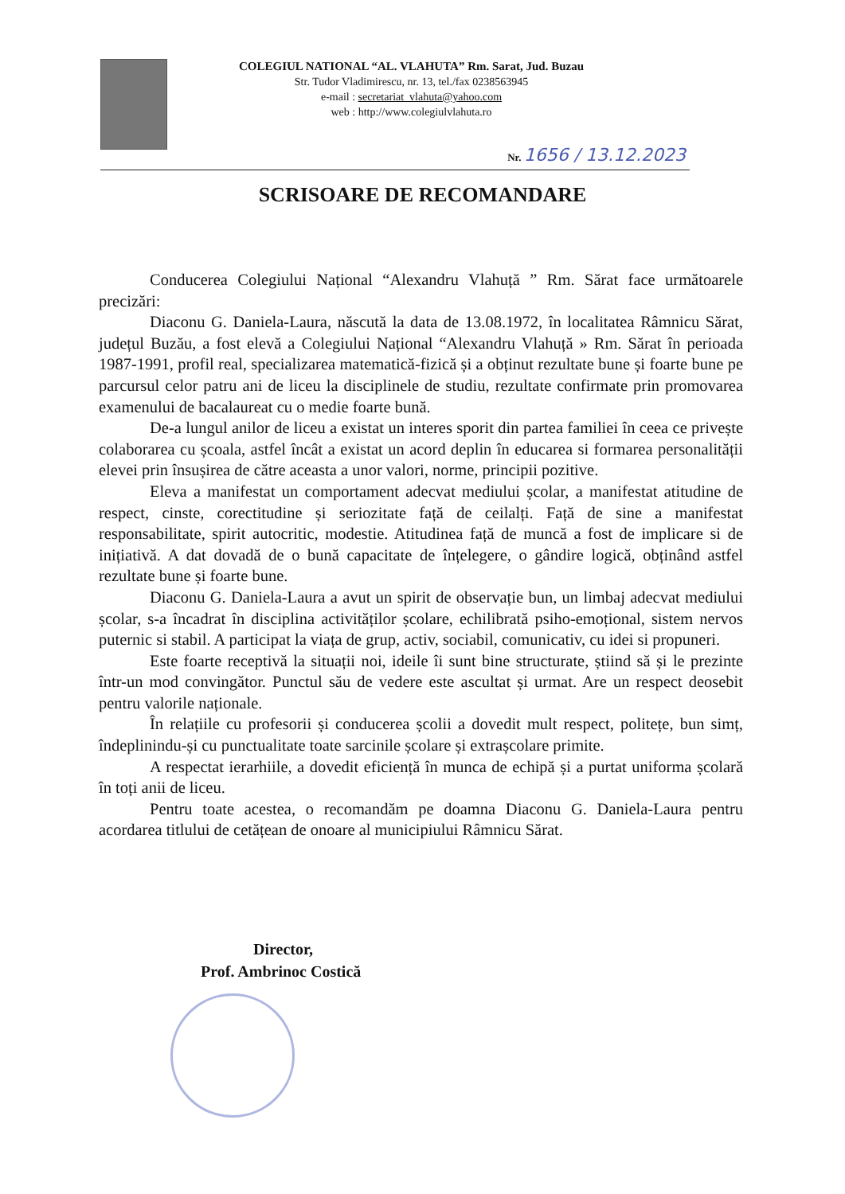COLEGIUL NATIONAL “AL. VLAHUTA” Rm. Sarat, Jud. Buzau
Str. Tudor Vladimirescu, nr. 13, tel./fax 0238563945
e-mail : secretariat_vlahuta@yahoo.com
web : http://www.colegiulvlahuta.ro
Nr. 1656 / 13.12.2023
SCRISOARE DE RECOMANDARE
Conducerea Colegiului Național “Alexandru Vlahuță ” Rm. Sărat face următoarele precizări:
Diaconu G. Daniela-Laura, născută la data de 13.08.1972, în localitatea Râmnicu Sărat, județul Buzău, a fost elevă a Colegiului Național “Alexandru Vlahuță » Rm. Sărat în perioada 1987-1991, profil real, specializarea matematică-fizică și a obținut rezultate bune și foarte bune pe parcursul celor patru ani de liceu la disciplinele de studiu, rezultate confirmate prin promovarea examenului de bacalaureat cu o medie foarte bună.
De-a lungul anilor de liceu a existat un interes sporit din partea familiei în ceea ce privește colaborarea cu școala, astfel încât a existat un acord deplin în educarea si formarea personalității elevei prin însușirea de către aceasta a unor valori, norme, principii pozitive.
Eleva a manifestat un comportament adecvat mediului școlar, a manifestat atitudine de respect, cinste, corectitudine și seriozitate față de ceilalți. Față de sine a manifestat responsabilitate, spirit autocritic, modestie. Atitudinea față de muncă a fost de implicare si de inițiativă. A dat dovadă de o bună capacitate de înțelegere, o gândire logică, obținând astfel rezultate bune și foarte bune.
Diaconu G. Daniela-Laura a avut un spirit de observație bun, un limbaj adecvat mediului școlar, s-a încadrat în disciplina activităților școlare, echilibrată psiho-emoțional, sistem nervos puternic si stabil. A participat la viața de grup, activ, sociabil, comunicativ, cu idei si propuneri.
Este foarte receptivă la situații noi, ideile îi sunt bine structurate, știind să și le prezinte într-un mod convingător. Punctul său de vedere este ascultat și urmat. Are un respect deosebit pentru valorile naționale.
În relațiile cu profesorii și conducerea școlii a dovedit mult respect, politețe, bun simț, îndeplinindu-și cu punctualitate toate sarcinile școlare și extrașcolare primite.
A respectat ierarhiile, a dovedit eficiență în munca de echipă și a purtat uniforma școlară în toți anii de liceu.
Pentru toate acestea, o recomandăm pe doamna Diaconu G. Daniela-Laura pentru acordarea titlului de cetățean de onoare al municipiului Râmnicu Sărat.
Director,
Prof. Ambrinoc Costică